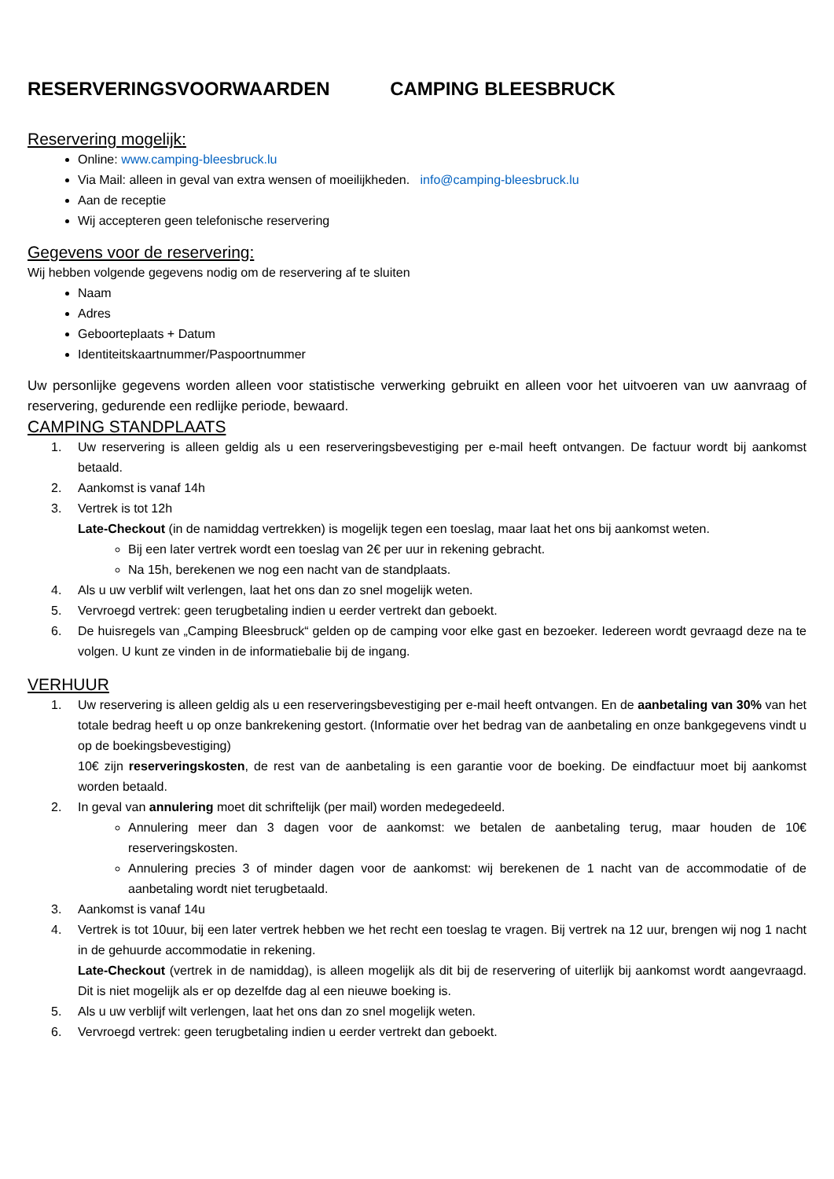RESERVERINGSVOORWAARDEN CAMPING BLEESBRUCK
Reservering mogelijk:
Online: www.camping-bleesbruck.lu
Via Mail: alleen in geval van extra wensen of moeilijkheden. info@camping-bleesbruck.lu
Aan de receptie
Wij accepteren geen telefonische reservering
Gegevens voor de reservering:
Wij hebben volgende gegevens nodig om de reservering af te sluiten
Naam
Adres
Geboorteplaats + Datum
Identiteitskaartnummer/Paspoortnummer
Uw personlijke gegevens worden alleen voor statistische verwerking gebruikt en alleen voor het uitvoeren van uw aanvraag of reservering, gedurende een redlijke periode, bewaard.
CAMPING STANDPLAATS
1. Uw reservering is alleen geldig als u een reserveringsbevestiging per e-mail heeft ontvangen. De factuur wordt bij aankomst betaald.
2. Aankomst is vanaf 14h
3. Vertrek is tot 12h
Late-Checkout (in de namiddag vertrekken) is mogelijk tegen een toeslag, maar laat het ons bij aankomst weten.
Bij een later vertrek wordt een toeslag van 2€ per uur in rekening gebracht.
Na 15h, berekenen we nog een nacht van de standplaats.
4. Als u uw verblif wilt verlengen, laat het ons dan zo snel mogelijk weten.
5. Vervroegd vertrek: geen terugbetaling indien u eerder vertrekt dan geboekt.
6. De huisregels van „Camping Bleesbruck“ gelden op de camping voor elke gast en bezoeker. Iedereen wordt gevraagd deze na te volgen. U kunt ze vinden in de informatiebalie bij de ingang.
VERHUUR
1. Uw reservering is alleen geldig als u een reserveringsbevestiging per e-mail heeft ontvangen. En de aanbetaling van 30% van het totale bedrag heeft u op onze bankrekening gestort. (Informatie over het bedrag van de aanbetaling en onze bankgegevens vindt u op de boekingsbevestiging)
10€ zijn reserveringskosten, de rest van de aanbetaling is een garantie voor de boeking. De eindfactuur moet bij aankomst worden betaald.
2. In geval van annulering moet dit schriftelijk (per mail) worden medegedeeld.
Annulering meer dan 3 dagen voor de aankomst: we betalen de aanbetaling terug, maar houden de 10€ reserveringskosten.
Annulering precies 3 of minder dagen voor de aankomst: wij berekenen de 1 nacht van de accommodatie of de aanbetaling wordt niet terugbetaald.
3. Aankomst is vanaf 14u
4. Vertrek is tot 10uur, bij een later vertrek hebben we het recht een toeslag te vragen. Bij vertrek na 12 uur, brengen wij nog 1 nacht in de gehuurde accommodatie in rekening.
Late-Checkout (vertrek in de namiddag), is alleen mogelijk als dit bij de reservering of uiterlijk bij aankomst wordt aangevraagd. Dit is niet mogelijk als er op dezelfde dag al een nieuwe boeking is.
5. Als u uw verblijf wilt verlengen, laat het ons dan zo snel mogelijk weten.
6. Vervroegd vertrek: geen terugbetaling indien u eerder vertrekt dan geboekt.